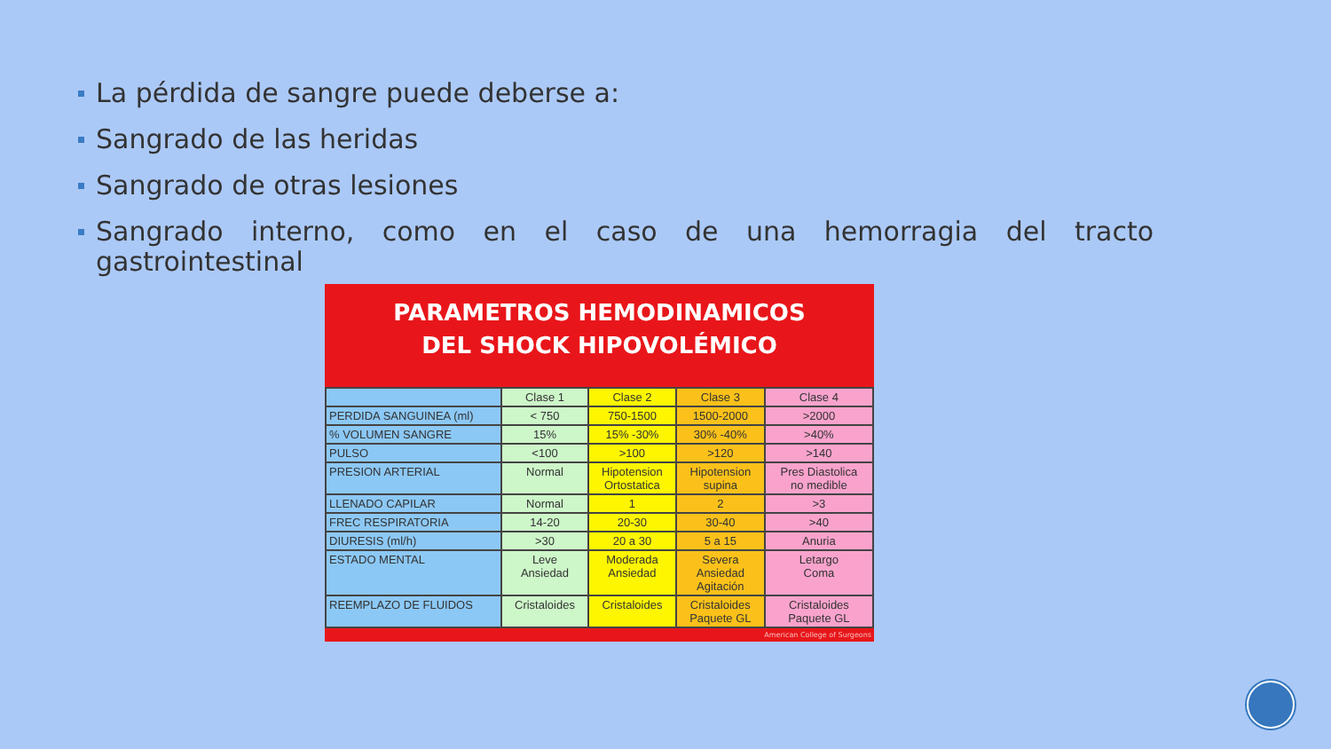La pérdida de sangre puede deberse a:
Sangrado de las heridas
Sangrado de otras lesiones
Sangrado interno, como en el caso de una hemorragia del tracto gastrointestinal
PARAMETROS HEMODINAMICOS
DEL SHOCK HIPOVOLÉMICO
| | Clase 1 | Clase 2 | Clase 3 | Clase 4 |
| --- | --- | --- | --- | --- |
| PERDIDA SANGUINEA (ml) | < 750 | 750-1500 | 1500-2000 | >2000 |
| % VOLUMEN SANGRE | 15% | 15% -30% | 30% -40% | >40% |
| PULSO | <100 | >100 | >120 | >140 |
| PRESION ARTERIAL | Normal | Hipotension Ortostatica | Hipotension supina | Pres Diastolica no medible |
| LLENADO CAPILAR | Normal | 1 | 2 | >3 |
| FREC RESPIRATORIA | 14-20 | 20-30 | 30-40 | >40 |
| DIURESIS (ml/h) | >30 | 20 a 30 | 5 a 15 | Anuria |
| ESTADO MENTAL | Leve Ansiedad | Moderada Ansiedad | Severa Ansiedad Agitación | Letargo Coma |
| REEMPLAZO DE FLUIDOS | Cristaloides | Cristaloides | Cristaloides Paquete GL | Cristaloides Paquete GL |
American College of Surgeons